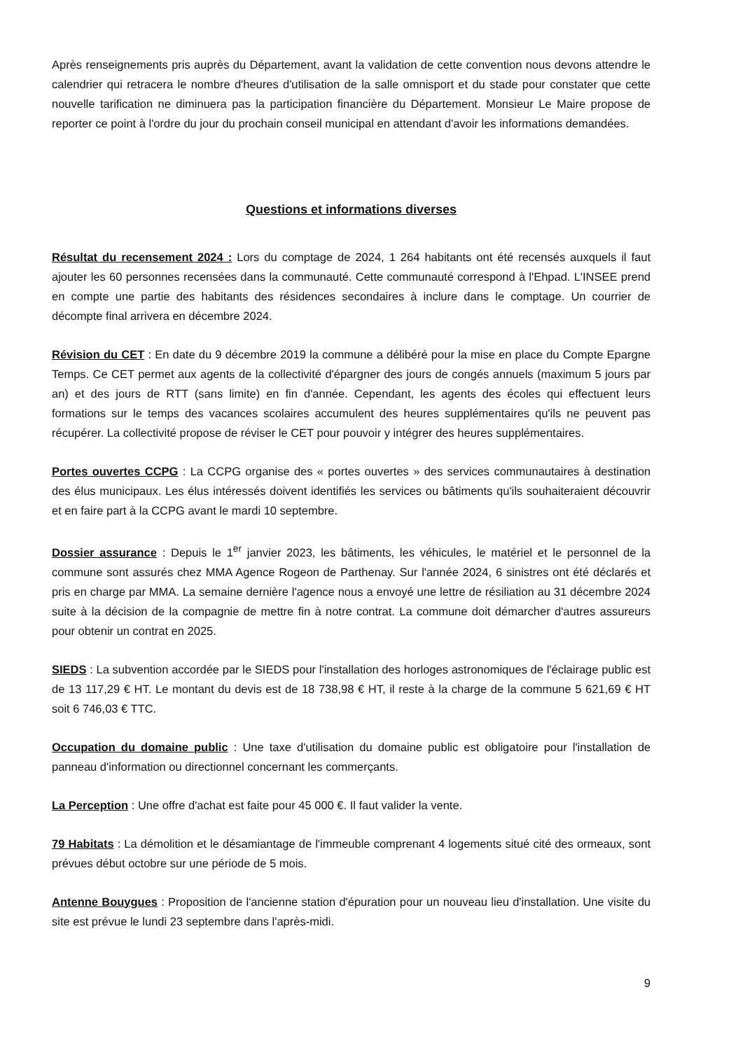Après renseignements pris auprès du Département, avant la validation de cette convention nous devons attendre le calendrier qui retracera le nombre d'heures d'utilisation de la salle omnisport et du stade pour constater que cette nouvelle tarification ne diminuera pas la participation financière du Département. Monsieur Le Maire propose de reporter ce point à l'ordre du jour du prochain conseil municipal en attendant d'avoir les informations demandées.
Questions et informations diverses
Résultat du recensement 2024 : Lors du comptage de 2024, 1 264 habitants ont été recensés auxquels il faut ajouter les 60 personnes recensées dans la communauté. Cette communauté correspond à l'Ehpad. L'INSEE prend en compte une partie des habitants des résidences secondaires à inclure dans le comptage. Un courrier de décompte final arrivera en décembre 2024.
Révision du CET : En date du 9 décembre 2019 la commune a délibéré pour la mise en place du Compte Epargne Temps. Ce CET permet aux agents de la collectivité d'épargner des jours de congés annuels (maximum 5 jours par an) et des jours de RTT (sans limite) en fin d'année. Cependant, les agents des écoles qui effectuent leurs formations sur le temps des vacances scolaires accumulent des heures supplémentaires qu'ils ne peuvent pas récupérer. La collectivité propose de réviser le CET pour pouvoir y intégrer des heures supplémentaires.
Portes ouvertes CCPG : La CCPG organise des « portes ouvertes » des services communautaires à destination des élus municipaux. Les élus intéressés doivent identifiés les services ou bâtiments qu'ils souhaiteraient découvrir et en faire part à la CCPG avant le mardi 10 septembre.
Dossier assurance : Depuis le 1<sup>er</sup> janvier 2023, les bâtiments, les véhicules, le matériel et le personnel de la commune sont assurés chez MMA Agence Rogeon de Parthenay. Sur l'année 2024, 6 sinistres ont été déclarés et pris en charge par MMA. La semaine dernière l'agence nous a envoyé une lettre de résiliation au 31 décembre 2024 suite à la décision de la compagnie de mettre fin à notre contrat. La commune doit démarcher d'autres assureurs pour obtenir un contrat en 2025.
SIEDS : La subvention accordée par le SIEDS pour l'installation des horloges astronomiques de l'éclairage public est de 13 117,29 € HT. Le montant du devis est de 18 738,98 € HT, il reste à la charge de la commune 5 621,69 € HT soit 6 746,03 € TTC.
Occupation du domaine public : Une taxe d'utilisation du domaine public est obligatoire pour l'installation de panneau d'information ou directionnel concernant les commerçants.
La Perception : Une offre d'achat est faite pour 45 000 €. Il faut valider la vente.
79 Habitats : La démolition et le désamiantage de l'immeuble comprenant 4 logements situé cité des ormeaux, sont prévues début octobre sur une période de 5 mois.
Antenne Bouygues : Proposition de l'ancienne station d'épuration pour un nouveau lieu d'installation. Une visite du site est prévue le lundi 23 septembre dans l'après-midi.
9